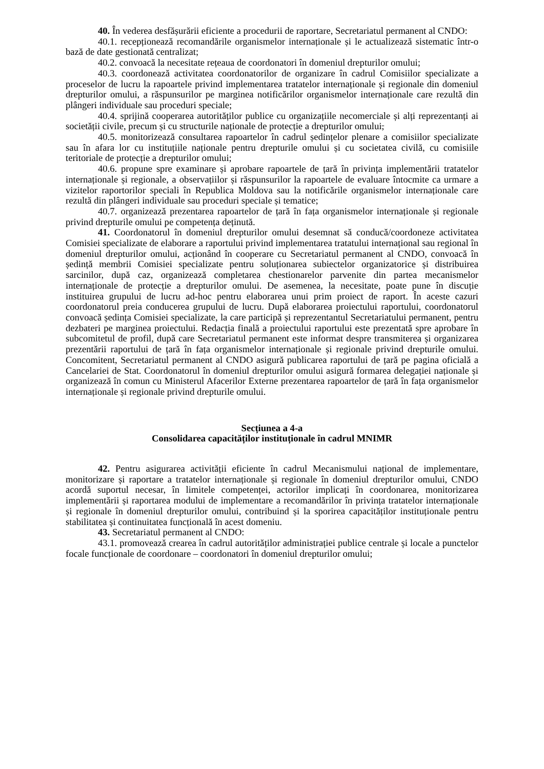40. În vederea desfășurării eficiente a procedurii de raportare, Secretariatul permanent al CNDO:
40.1. recepționează recomandările organismelor internaționale și le actualizează sistematic într-o bază de date gestionată centralizat;
40.2. convoacă la necesitate rețeaua de coordonatori în domeniul drepturilor omului;
40.3. coordonează activitatea coordonatorilor de organizare în cadrul Comisiilor specializate a proceselor de lucru la rapoartele privind implementarea tratatelor internaționale și regionale din domeniul drepturilor omului, a răspunsurilor pe marginea notificărilor organismelor internaționale care rezultă din plângeri individuale sau proceduri speciale;
40.4. sprijină cooperarea autorităților publice cu organizațiile necomerciale și alți reprezentanți ai societății civile, precum și cu structurile naționale de protecție a drepturilor omului,
40.5. monitorizează consultarea rapoartelor în cadrul ședințelor plenare a comisiilor specializate sau în afara lor cu instituțiile naționale pentru drepturile omului și cu societatea civilă, cu comisiile teritoriale de protecție a drepturilor omului;
40.6. propune spre examinare și aprobare rapoartele de țară în privința implementării tratatelor internaționale și regionale, a observațiilor și răspunsurilor la rapoartele de evaluare întocmite ca urmare a vizitelor raportorilor speciali în Republica Moldova sau la notificările organismelor internaționale care rezultă din plângeri individuale sau proceduri speciale și tematice;
40.7. organizează prezentarea rapoartelor de țară în fața organismelor internaționale și regionale privind drepturile omului pe competența deținută.
41. Coordonatorul în domeniul drepturilor omului desemnat să conducă/coordoneze activitatea Comisiei specializate de elaborare a raportului privind implementarea tratatului internațional sau regional în domeniul drepturilor omului, acționând în cooperare cu Secretariatul permanent al CNDO, convoacă în ședință membrii Comisiei specializate pentru soluționarea subiectelor organizatorice și distribuirea sarcinilor, după caz, organizează completarea chestionarelor parvenite din partea mecanismelor internaționale de protecție a drepturilor omului. De asemenea, la necesitate, poate pune în discuție instituirea grupului de lucru ad-hoc pentru elaborarea unui prim proiect de raport. În aceste cazuri coordonatorul preia conducerea grupului de lucru. După elaborarea proiectului raportului, coordonatorul convoacă ședința Comisiei specializate, la care participă și reprezentantul Secretariatului permanent, pentru dezbateri pe marginea proiectului. Redacția finală a proiectului raportului este prezentată spre aprobare în subcomitetul de profil, după care Secretariatul permanent este informat despre transmiterea și organizarea prezentării raportului de țară în fața organismelor internaționale și regionale privind drepturile omului. Concomitent, Secretariatul permanent al CNDO asigură publicarea raportului de țară pe pagina oficială a Cancelariei de Stat. Coordonatorul în domeniul drepturilor omului asigură formarea delegației naționale și organizează în comun cu Ministerul Afacerilor Externe prezentarea rapoartelor de țară în fața organismelor internaționale și regionale privind drepturile omului.
Secțiunea a 4-a
Consolidarea capacităților instituționale în cadrul MNIMR
42. Pentru asigurarea activității eficiente în cadrul Mecanismului național de implementare, monitorizare și raportare a tratatelor internaționale și regionale în domeniul drepturilor omului, CNDO acordă suportul necesar, în limitele competenței, actorilor implicați în coordonarea, monitorizarea implementării și raportarea modului de implementare a recomandărilor în privința tratatelor internaționale și regionale în domeniul drepturilor omului, contribuind și la sporirea capacităților instituționale pentru stabilitatea și continuitatea funcțională în acest domeniu.
43. Secretariatul permanent al CNDO:
43.1. promovează crearea în cadrul autorităților administrației publice centrale și locale a punctelor focale funcționale de coordonare – coordonatori în domeniul drepturilor omului;